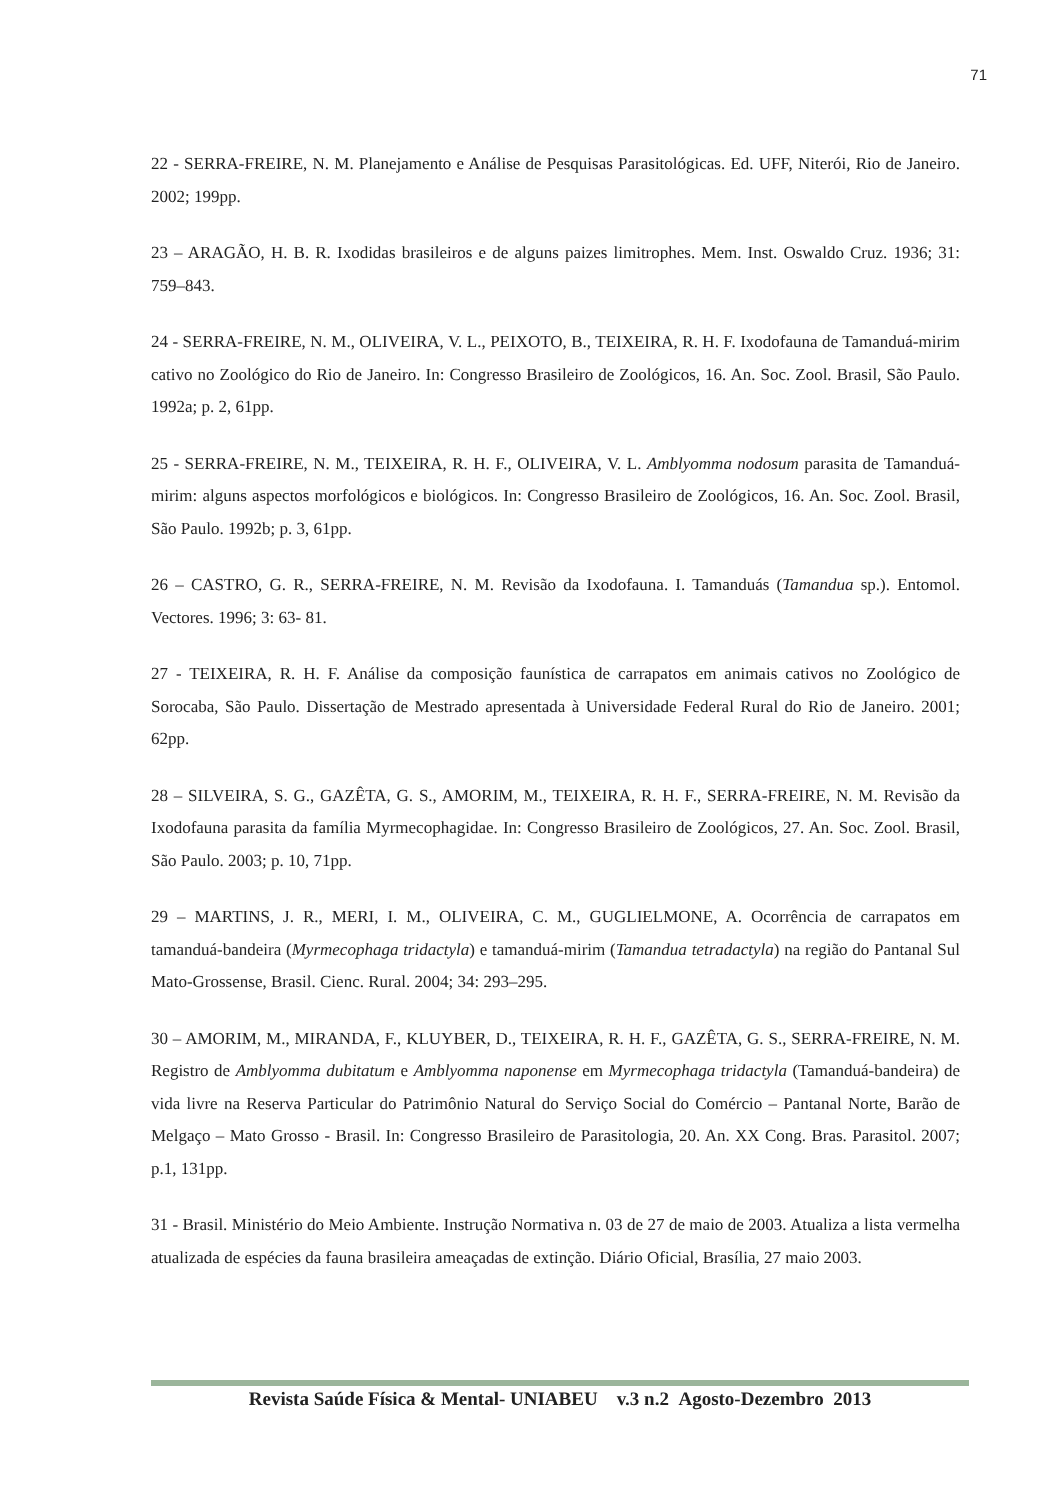71
22 - SERRA-FREIRE, N. M. Planejamento e Análise de Pesquisas Parasitológicas. Ed. UFF, Niterói, Rio de Janeiro. 2002; 199pp.
23 – ARAGÃO, H. B. R. Ixodidas brasileiros e de alguns paizes limitrophes. Mem. Inst. Oswaldo Cruz. 1936; 31: 759–843.
24 - SERRA-FREIRE, N. M., OLIVEIRA, V. L., PEIXOTO, B., TEIXEIRA, R. H. F. Ixodofauna de Tamanduá-mirim cativo no Zoológico do Rio de Janeiro. In: Congresso Brasileiro de Zoológicos, 16. An. Soc. Zool. Brasil, São Paulo. 1992a; p. 2, 61pp.
25 - SERRA-FREIRE, N. M., TEIXEIRA, R. H. F., OLIVEIRA, V. L. Amblyomma nodosum parasita de Tamanduá-mirim: alguns aspectos morfológicos e biológicos. In: Congresso Brasileiro de Zoológicos, 16. An. Soc. Zool. Brasil, São Paulo. 1992b; p. 3, 61pp.
26 – CASTRO, G. R., SERRA-FREIRE, N. M. Revisão da Ixodofauna. I. Tamanduás (Tamandua sp.). Entomol. Vectores. 1996; 3: 63- 81.
27 - TEIXEIRA, R. H. F. Análise da composição faunística de carrapatos em animais cativos no Zoológico de Sorocaba, São Paulo. Dissertação de Mestrado apresentada à Universidade Federal Rural do Rio de Janeiro. 2001; 62pp.
28 – SILVEIRA, S. G., GAZÊTA, G. S., AMORIM, M., TEIXEIRA, R. H. F., SERRA-FREIRE, N. M. Revisão da Ixodofauna parasita da família Myrmecophagidae. In: Congresso Brasileiro de Zoológicos, 27. An. Soc. Zool. Brasil, São Paulo. 2003; p. 10, 71pp.
29 – MARTINS, J. R., MERI, I. M., OLIVEIRA, C. M., GUGLIELMONE, A. Ocorrência de carrapatos em tamanduá-bandeira (Myrmecophaga tridactyla) e tamanduá-mirim (Tamandua tetradactyla) na região do Pantanal Sul Mato-Grossense, Brasil. Cienc. Rural. 2004; 34: 293–295.
30 – AMORIM, M., MIRANDA, F., KLUYBER, D., TEIXEIRA, R. H. F., GAZÊTA, G. S., SERRA-FREIRE, N. M. Registro de Amblyomma dubitatum e Amblyomma naponense em Myrmecophaga tridactyla (Tamanduá-bandeira) de vida livre na Reserva Particular do Patrimônio Natural do Serviço Social do Comércio – Pantanal Norte, Barão de Melgaço – Mato Grosso - Brasil. In: Congresso Brasileiro de Parasitologia, 20. An. XX Cong. Bras. Parasitol. 2007; p.1, 131pp.
31 - Brasil. Ministério do Meio Ambiente. Instrução Normativa n. 03 de 27 de maio de 2003. Atualiza a lista vermelha atualizada de espécies da fauna brasileira ameaçadas de extinção. Diário Oficial, Brasília, 27 maio 2003.
Revista Saúde Física & Mental- UNIABEU v.3 n.2 Agosto-Dezembro 2013